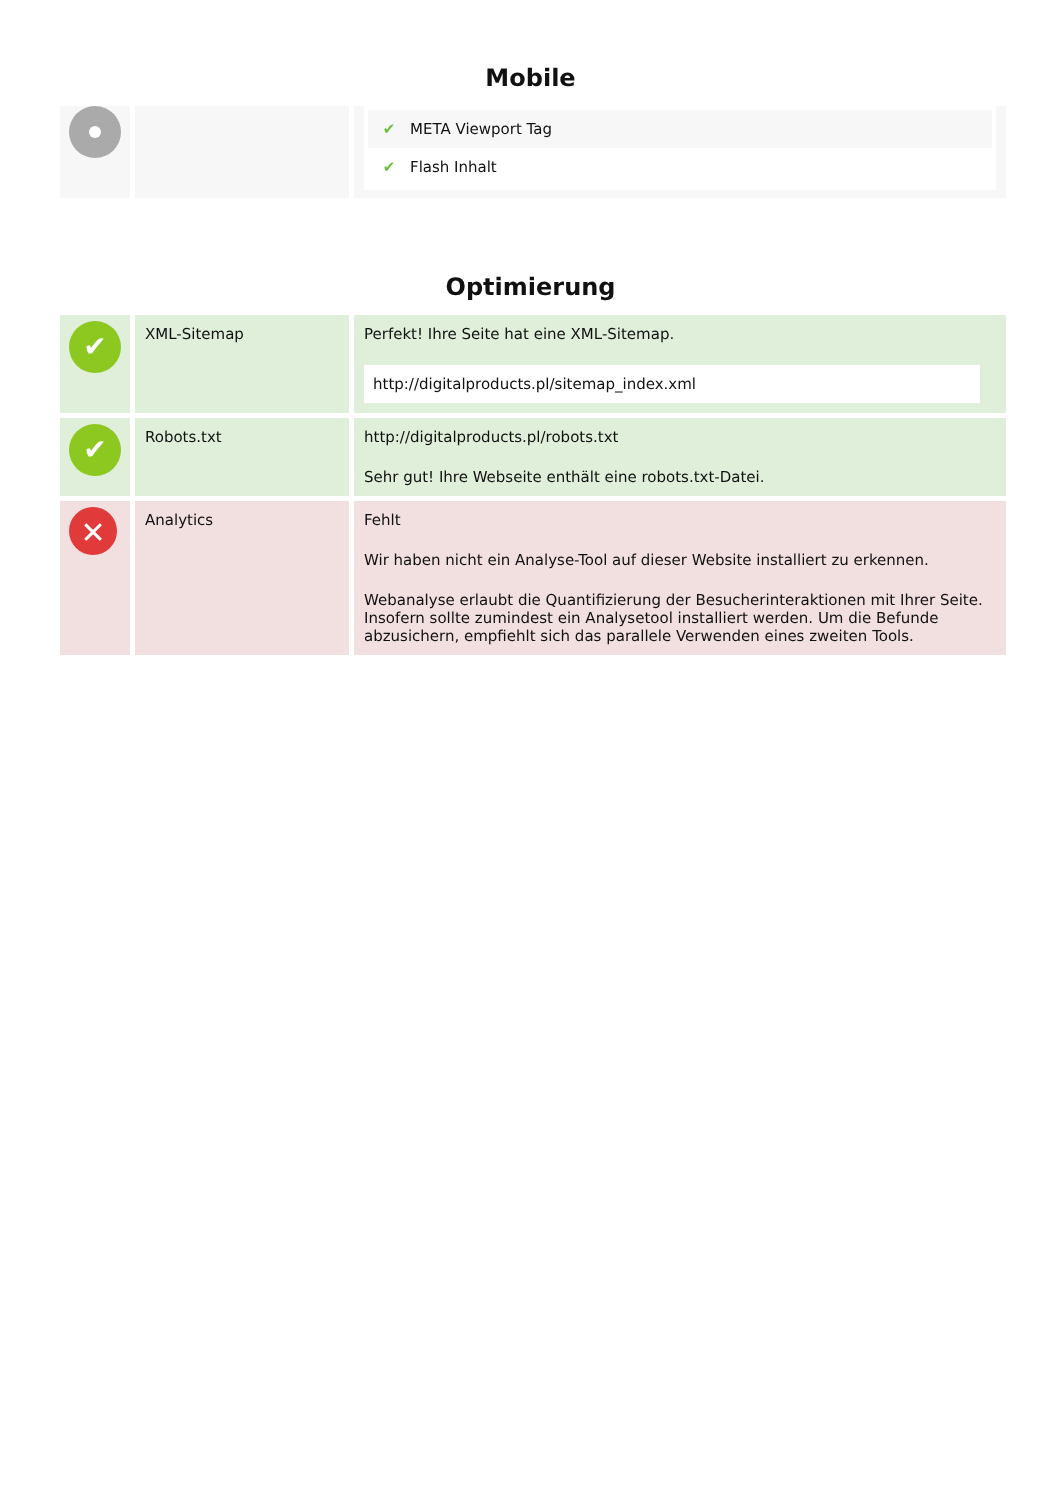Mobile
| | | ✔ META Viewport Tag ✔ Flash Inhalt |
Optimierung
| ✔ | XML-Sitemap | Perfekt! Ihre Seite hat eine XML-Sitemap. http://digitalproducts.pl/sitemap_index.xml |
| ✔ | Robots.txt | http://digitalproducts.pl/robots.txt Sehr gut! Ihre Webseite enthält eine robots.txt-Datei. |
| ✕ | Analytics | Fehlt Wir haben nicht ein Analyse-Tool auf dieser Website installiert zu erkennen. Webanalyse erlaubt die Quantifizierung der Besucherinteraktionen mit Ihrer Seite. Insofern sollte zumindest ein Analysetool installiert werden. Um die Befunde abzusichern, empfiehlt sich das parallele Verwenden eines zweiten Tools. |